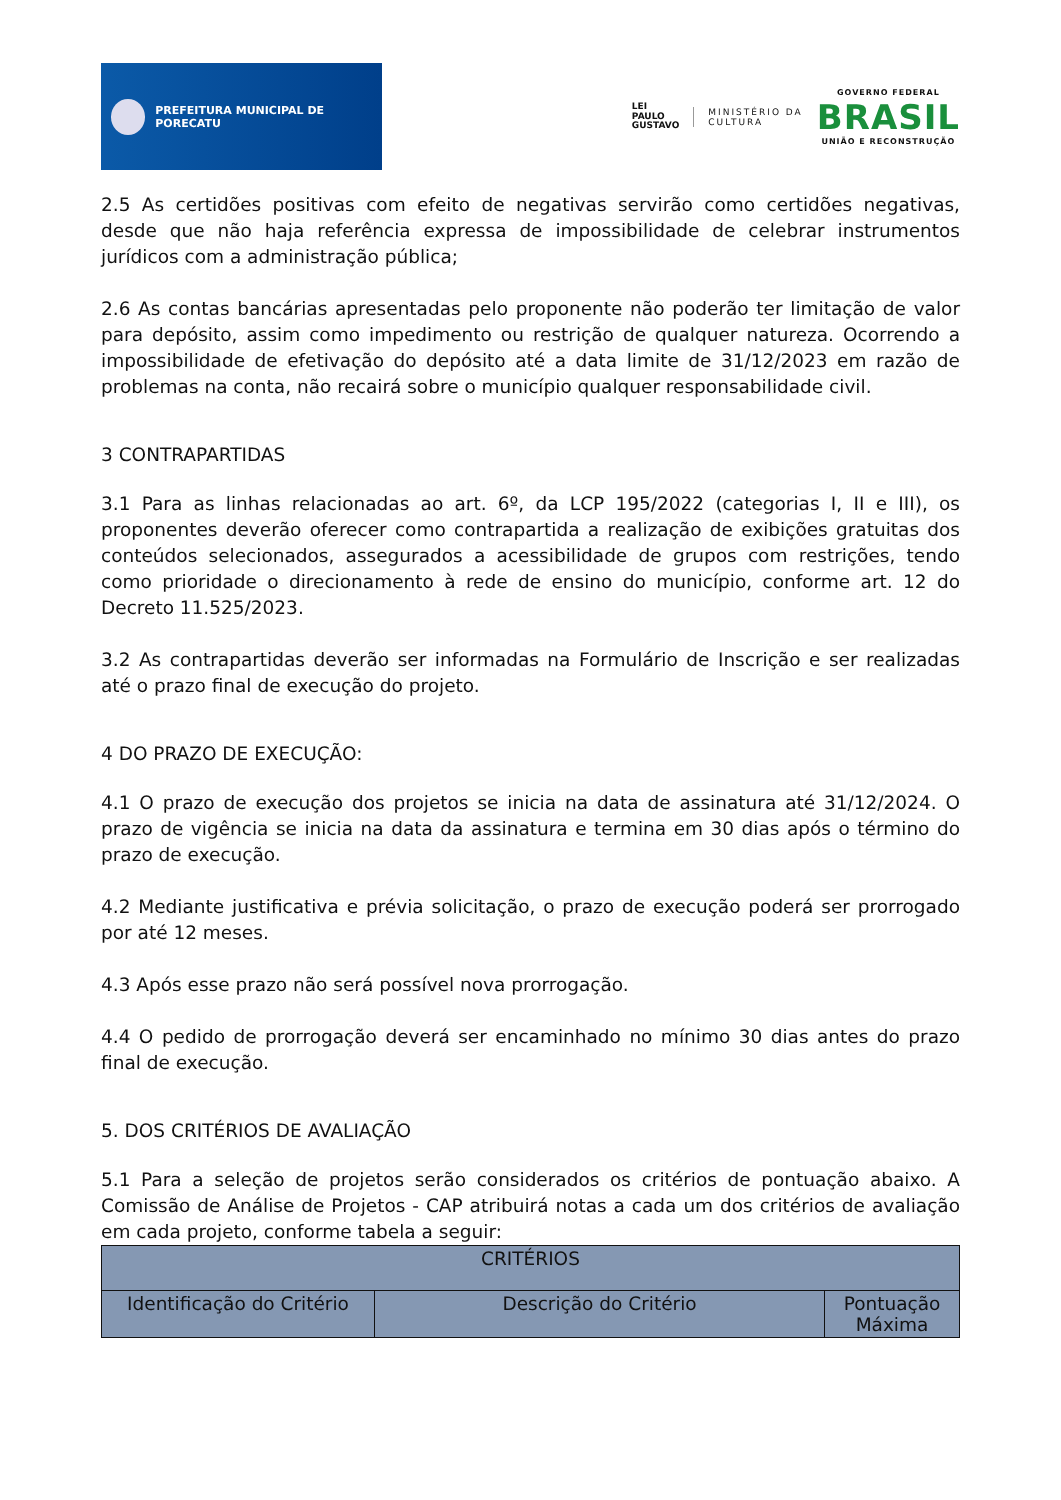PREFEITURA MUNICIPAL DE PORECATU
LEI
PAULO
GUSTAVO
MINISTÉRIO DA
CULTURA
GOVERNO FEDERAL
BRASIL
UNIÃO E RECONSTRUÇÃO
2.5 As certidões positivas com efeito de negativas servirão como certidões negativas, desde que não haja referência expressa de impossibilidade de celebrar instrumentos jurídicos com a administração pública;
2.6 As contas bancárias apresentadas pelo proponente não poderão ter limitação de valor para depósito, assim como impedimento ou restrição de qualquer natureza. Ocorrendo a impossibilidade de efetivação do depósito até a data limite de 31/12/2023 em razão de problemas na conta, não recairá sobre o município qualquer responsabilidade civil.
3 CONTRAPARTIDAS
3.1 Para as linhas relacionadas ao art. 6º, da LCP 195/2022 (categorias I, II e III), os proponentes deverão oferecer como contrapartida a realização de exibições gratuitas dos conteúdos selecionados, assegurados a acessibilidade de grupos com restrições, tendo como prioridade o direcionamento à rede de ensino do município, conforme art. 12 do Decreto 11.525/2023.
3.2 As contrapartidas deverão ser informadas na Formulário de Inscrição e ser realizadas até o prazo final de execução do projeto.
4 DO PRAZO DE EXECUÇÃO:
4.1 O prazo de execução dos projetos se inicia na data de assinatura até 31/12/2024. O prazo de vigência se inicia na data da assinatura e termina em 30 dias após o término do prazo de execução.
4.2 Mediante justificativa e prévia solicitação, o prazo de execução poderá ser prorrogado por até 12 meses.
4.3 Após esse prazo não será possível nova prorrogação.
4.4 O pedido de prorrogação deverá ser encaminhado no mínimo 30 dias antes do prazo final de execução.
5. DOS CRITÉRIOS DE AVALIAÇÃO
5.1 Para a seleção de projetos serão considerados os critérios de pontuação abaixo. A Comissão de Análise de Projetos - CAP atribuirá notas a cada um dos critérios de avaliação em cada projeto, conforme tabela a seguir:
| CRITÉRIOS | | |
| --- | --- | --- |
| Identificação do Critério | Descrição do Critério | Pontuação Máxima |